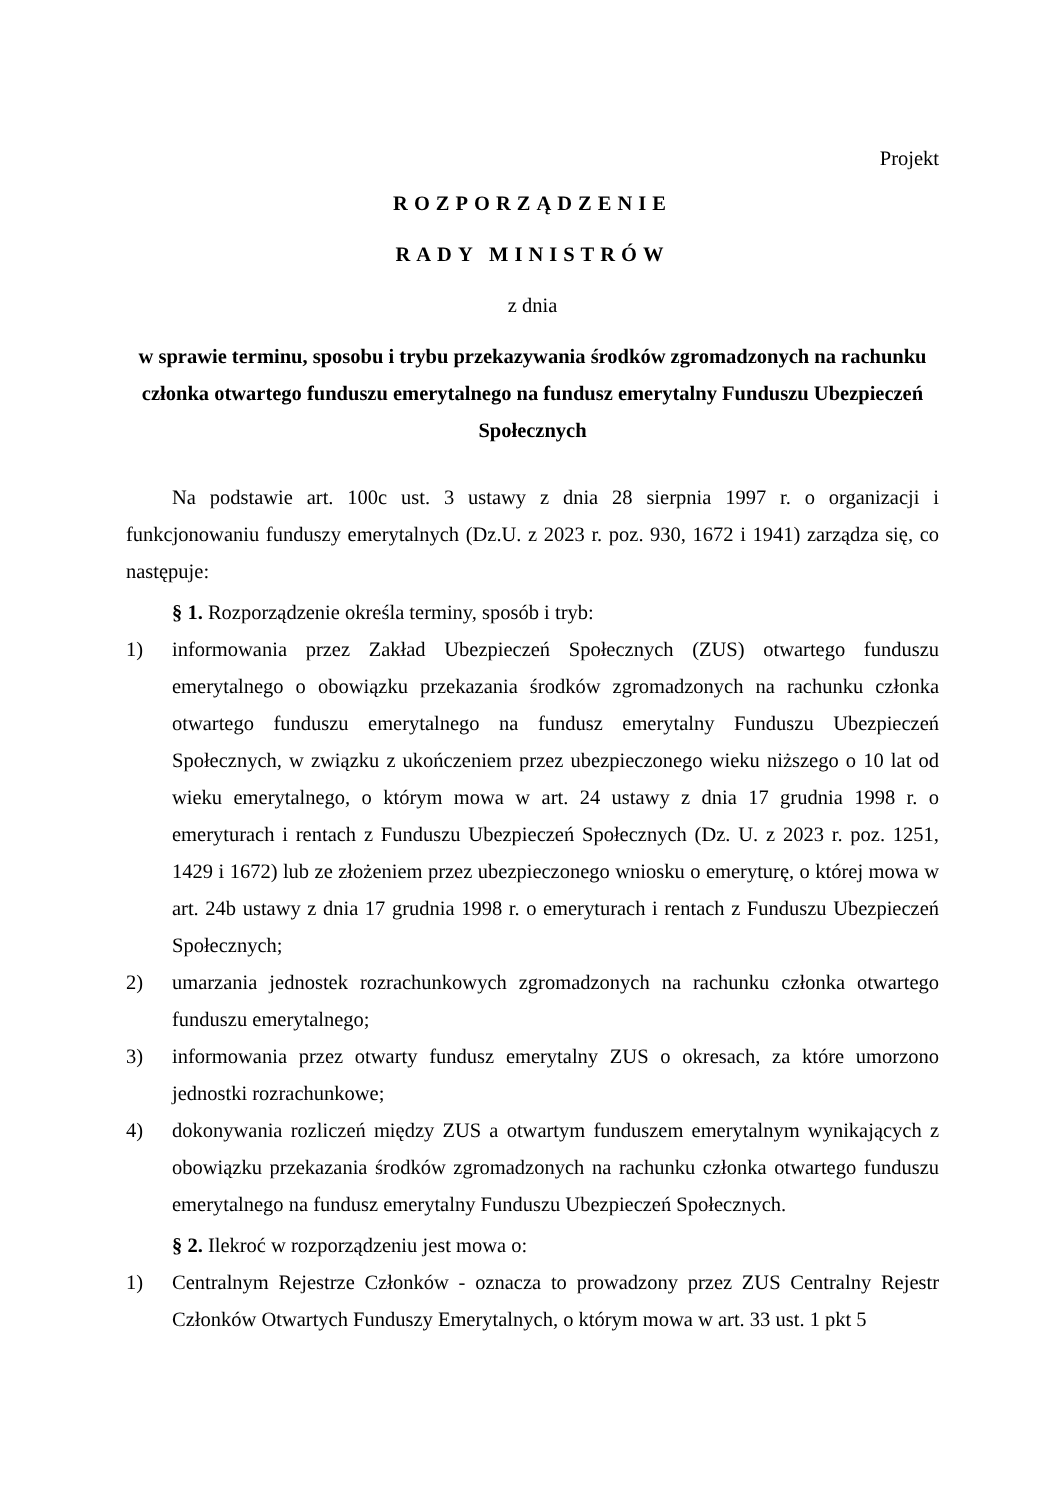Projekt
ROZPORZĄDZENIE
RADY MINISTRÓW
z dnia
w sprawie terminu, sposobu i trybu przekazywania środków zgromadzonych na rachunku członka otwartego funduszu emerytalnego na fundusz emerytalny Funduszu Ubezpieczeń Społecznych
Na podstawie art. 100c ust. 3 ustawy z dnia 28 sierpnia 1997 r. o organizacji i funkcjonowaniu funduszy emerytalnych (Dz.U. z 2023 r. poz. 930, 1672 i 1941) zarządza się, co następuje:
§ 1. Rozporządzenie określa terminy, sposób i tryb:
1) informowania przez Zakład Ubezpieczeń Społecznych (ZUS) otwartego funduszu emerytalnego o obowiązku przekazania środków zgromadzonych na rachunku członka otwartego funduszu emerytalnego na fundusz emerytalny Funduszu Ubezpieczeń Społecznych, w związku z ukończeniem przez ubezpieczonego wieku niższego o 10 lat od wieku emerytalnego, o którym mowa w art. 24 ustawy z dnia 17 grudnia 1998 r. o emeryturach i rentach z Funduszu Ubezpieczeń Społecznych (Dz. U. z 2023 r. poz. 1251, 1429 i 1672) lub ze złożeniem przez ubezpieczonego wniosku o emeryturę, o której mowa w art. 24b ustawy z dnia 17 grudnia 1998 r. o emeryturach i rentach z Funduszu Ubezpieczeń Społecznych;
2) umarzania jednostek rozrachunkowych zgromadzonych na rachunku członka otwartego funduszu emerytalnego;
3) informowania przez otwarty fundusz emerytalny ZUS o okresach, za które umorzono jednostki rozrachunkowe;
4) dokonywania rozliczeń między ZUS a otwartym funduszem emerytalnym wynikających z obowiązku przekazania środków zgromadzonych na rachunku członka otwartego funduszu emerytalnego na fundusz emerytalny Funduszu Ubezpieczeń Społecznych.
§ 2. Ilekroć w rozporządzeniu jest mowa o:
1) Centralnym Rejestrze Członków - oznacza to prowadzony przez ZUS Centralny Rejestr Członków Otwartych Funduszy Emerytalnych, o którym mowa w art. 33 ust. 1 pkt 5